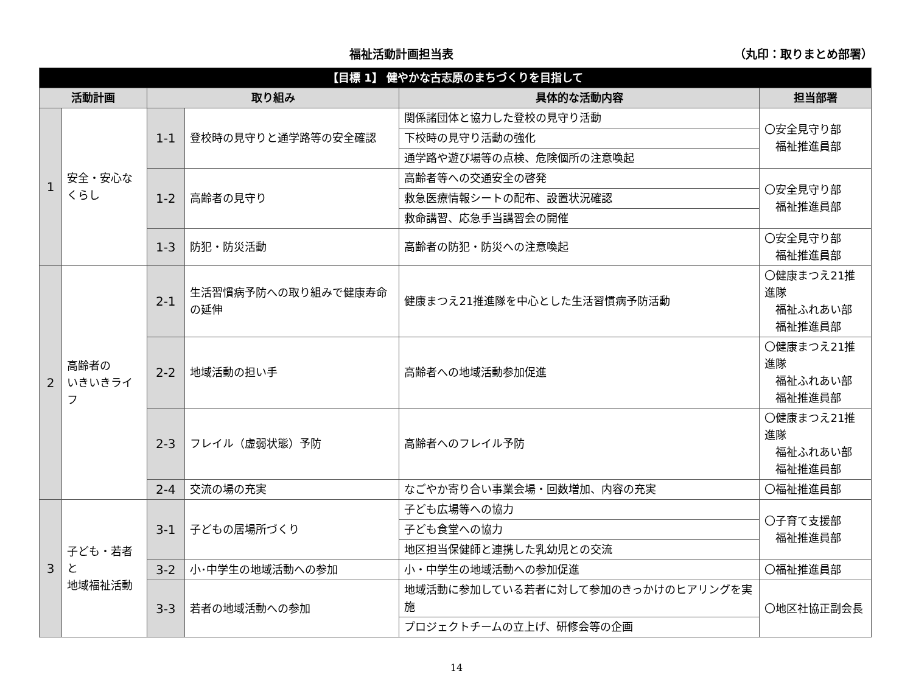福祉活動計画担当表 （丸印：取りまとめ部署）
| 【目標 1】 健やかな古志原のまちづくりを目指して | | | | | |
| 活動計画 | | 取り組み | | 具体的な活動内容 | 担当部署 |
| 1 | 安全・安心な くらし | 1-1 | 登校時の見守りと通学路等の安全確認 | 関係諸団体と協力した登校の見守り活動 | 〇安全見守り部 福祉推進員部 |
| | | | | 下校時の見守り活動の強化 | |
| | | | | 通学路や遊び場等の点検、危険個所の注意喚起 | |
| | | 1-2 | 高齢者の見守り | 高齢者等への交通安全の啓発 | 〇安全見守り部 福祉推進員部 |
| | | | | 救急医療情報シートの配布、設置状況確認 | |
| | | | | 救命講習、応急手当講習会の開催 | |
| | | 1-3 | 防犯・防災活動 | 高齢者の防犯・防災への注意喚起 | 〇安全見守り部 福祉推進員部 |
| 2 | 高齢者の いきいきライフ | 2-1 | 生活習慣病予防への取り組みで健康寿命の延伸 | 健康まつえ21推進隊を中心とした生活習慣病予防活動 | 〇健康まつえ21推進隊 福祉ふれあい部 福祉推進員部 |
| | | 2-2 | 地域活動の担い手 | 高齢者への地域活動参加促進 | 〇健康まつえ21推進隊 福祉ふれあい部 福祉推進員部 |
| | | 2-3 | フレイル（虚弱状態）予防 | 高齢者へのフレイル予防 | 〇健康まつえ21推進隊 福祉ふれあい部 福祉推進員部 |
| | | 2-4 | 交流の場の充実 | なごやか寄り合い事業会場・回数増加、内容の充実 | 〇福祉推進員部 |
| 3 | 子ども・若者と 地域福祉活動 | 3-1 | 子どもの居場所づくり | 子ども広場等への協力 | 〇子育て支援部 福祉推進員部 |
| | | | | 子ども食堂への協力 | |
| | | | | 地区担当保健師と連携した乳幼児との交流 | |
| | | 3-2 | 小･中学生の地域活動への参加 | 小・中学生の地域活動への参加促進 | 〇福祉推進員部 |
| | | 3-3 | 若者の地域活動への参加 | 地域活動に参加している若者に対して参加のきっかけのヒアリングを実施 | 〇地区社協正副会長 |
| | | | | プロジェクトチームの立上げ、研修会等の企画 | |
14